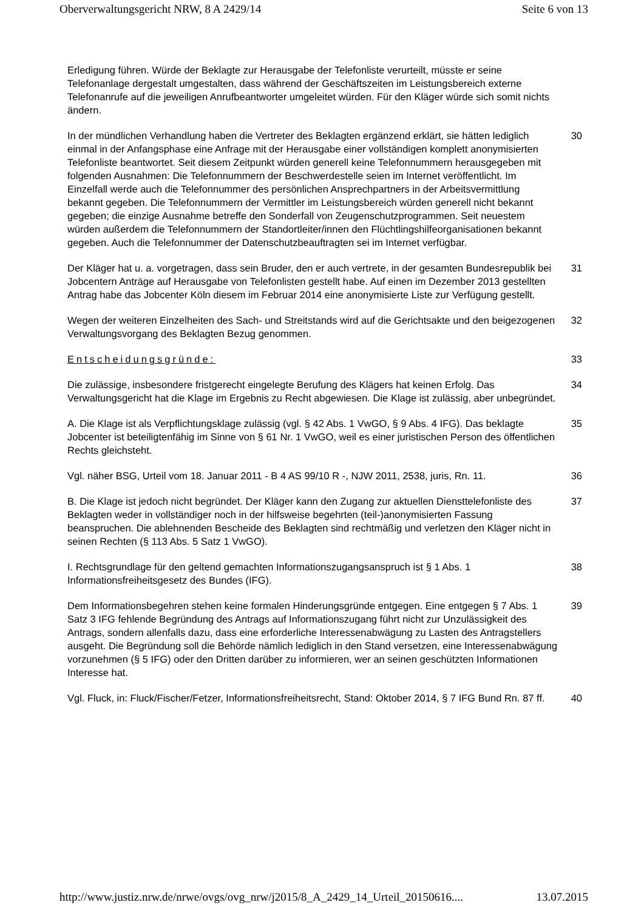Oberverwaltungsgericht NRW, 8 A 2429/14 Seite 6 von 13
Erledigung führen. Würde der Beklagte zur Herausgabe der Telefonliste verurteilt, müsste er seine Telefonanlage dergestalt umgestalten, dass während der Geschäftszeiten im Leistungsbereich externe Telefonanrufe auf die jeweiligen Anrufbeantworter umgeleitet würden. Für den Kläger würde sich somit nichts ändern.
In der mündlichen Verhandlung haben die Vertreter des Beklagten ergänzend erklärt, sie hätten lediglich einmal in der Anfangsphase eine Anfrage mit der Herausgabe einer vollständigen komplett anonymisierten Telefonliste beantwortet. Seit diesem Zeitpunkt würden generell keine Telefonnummern herausgegeben mit folgenden Ausnahmen: Die Telefonnummern der Beschwerdestelle seien im Internet veröffentlicht. Im Einzelfall werde auch die Telefonnummer des persönlichen Ansprechpartners in der Arbeitsvermittlung bekannt gegeben. Die Telefonnummern der Vermittler im Leistungsbereich würden generell nicht bekannt gegeben; die einzige Ausnahme betreffe den Sonderfall von Zeugenschutzprogrammen. Seit neuestem würden außerdem die Telefonnummern der Standortleiter/innen den Flüchtlingshilfeorganisationen bekannt gegeben. Auch die Telefonnummer der Datenschutzbeauftragten sei im Internet verfügbar.
30
Der Kläger hat u. a. vorgetragen, dass sein Bruder, den er auch vertrete, in der gesamten Bundesrepublik bei Jobcentern Anträge auf Herausgabe von Telefonlisten gestellt habe. Auf einen im Dezember 2013 gestellten Antrag habe das Jobcenter Köln diesem im Februar 2014 eine anonymisierte Liste zur Verfügung gestellt.
31
Wegen der weiteren Einzelheiten des Sach- und Streitstands wird auf die Gerichtsakte und den beigezogenen Verwaltungsvorgang des Beklagten Bezug genommen.
32
Entscheidungsgründe: 33
Die zulässige, insbesondere fristgerecht eingelegte Berufung des Klägers hat keinen Erfolg. Das Verwaltungsgericht hat die Klage im Ergebnis zu Recht abgewiesen. Die Klage ist zulässig, aber unbegründet.
34
A. Die Klage ist als Verpflichtungsklage zulässig (vgl. § 42 Abs. 1 VwGO, § 9 Abs. 4 IFG). Das beklagte Jobcenter ist beteiligtenfähig im Sinne von § 61 Nr. 1 VwGO, weil es einer juristischen Person des öffentlichen Rechts gleichsteht.
35
Vgl. näher BSG, Urteil vom 18. Januar 2011 - B 4 AS 99/10 R -, NJW 2011, 2538, juris, Rn. 11.
36
B. Die Klage ist jedoch nicht begründet. Der Kläger kann den Zugang zur aktuellen Diensttelefonliste des Beklagten weder in vollständiger noch in der hilfsweise begehrten (teil-)anonymisierten Fassung beanspruchen. Die ablehnenden Bescheide des Beklagten sind rechtmäßig und verletzen den Kläger nicht in seinen Rechten (§ 113 Abs. 5 Satz 1 VwGO).
37
I. Rechtsgrundlage für den geltend gemachten Informationszugangsanspruch ist § 1 Abs. 1 Informationsfreiheitsgesetz des Bundes (IFG).
38
Dem Informationsbegehren stehen keine formalen Hinderungsgründe entgegen. Eine entgegen § 7 Abs. 1 Satz 3 IFG fehlende Begründung des Antrags auf Informationszugang führt nicht zur Unzulässigkeit des Antrags, sondern allenfalls dazu, dass eine erforderliche Interessenabwägung zu Lasten des Antragstellers ausgeht. Die Begründung soll die Behörde nämlich lediglich in den Stand versetzen, eine Interessenabwägung vorzunehmen (§ 5 IFG) oder den Dritten darüber zu informieren, wer an seinen geschützten Informationen Interesse hat.
39
Vgl. Fluck, in: Fluck/Fischer/Fetzer, Informationsfreiheitsrecht, Stand: Oktober 2014, § 7 IFG Bund Rn. 87 ff.
40
http://www.justiz.nrw.de/nrwe/ovgs/ovg_nrw/j2015/8_A_2429_14_Urteil_20150616.... 13.07.2015